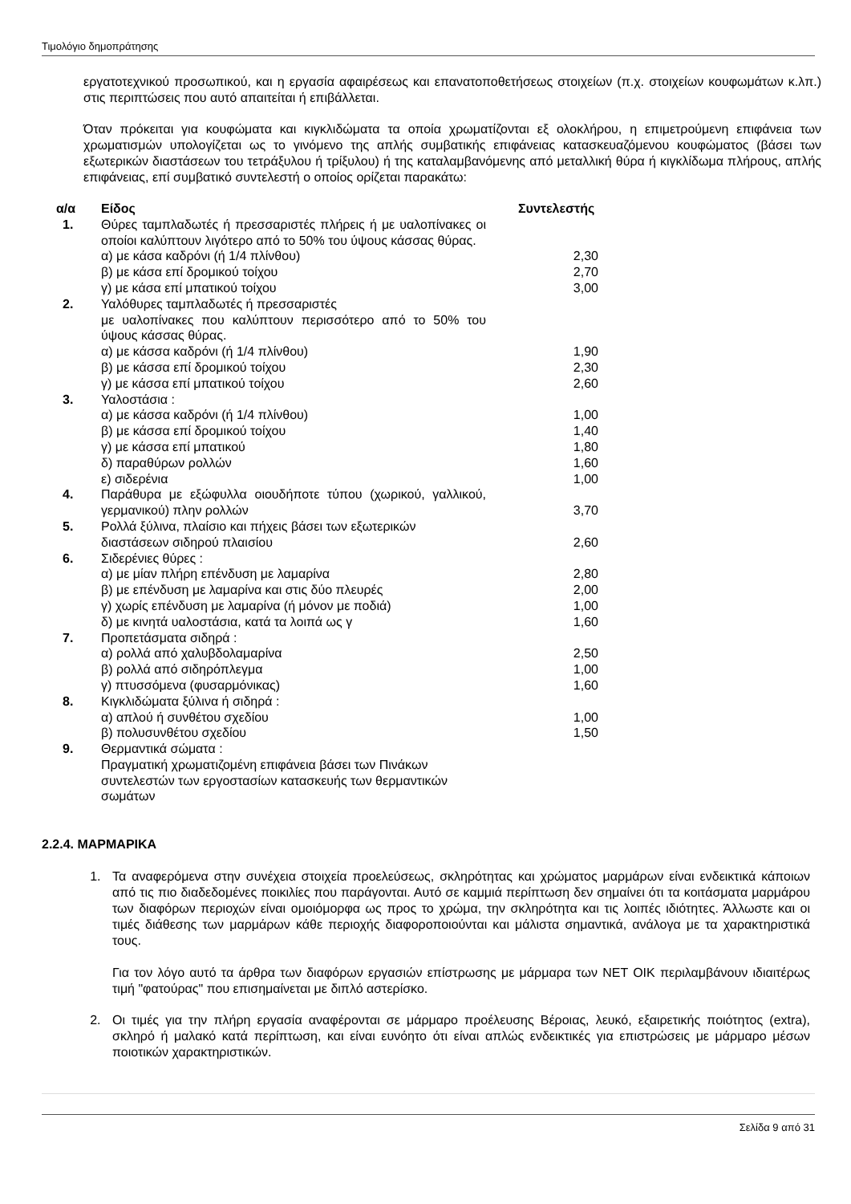Τιμολόγιο δημοπράτησης
εργατοτεχνικού προσωπικού, και η εργασία αφαιρέσεως και επανατοποθετήσεως στοιχείων (π.χ. στοιχείων κουφωμάτων κ.λπ.) στις περιπτώσεις που αυτό απαιτείται ή επιβάλλεται.
Όταν πρόκειται για κουφώματα και κιγκλιδώματα τα οποία χρωματίζονται εξ ολοκλήρου, η επιμετρούμενη επιφάνεια των χρωματισμών υπολογίζεται ως το γινόμενο της απλής συμβατικής επιφάνειας κατασκευαζόμενου κουφώματος (βάσει των εξωτερικών διαστάσεων του τετράξυλου ή τρίξυλου) ή της καταλαμβανόμενης από μεταλλική θύρα ή κιγκλίδωμα πλήρους, απλής επιφάνειας, επί συμβατικό συντελεστή ο οποίος ορίζεται παρακάτω:
| α/α | Είδος | Συντελεστής |
| --- | --- | --- |
| 1. | Θύρες ταμπλαδωτές ή πρεσσαριστές πλήρεις ή με υαλοπίνακες οι οποίοι καλύπτουν λιγότερο από το 50% του ύψους κάσσας θύρας. | |
| | α) με κάσα καδρόνι (ή 1/4 πλίνθου) | 2,30 |
| | β) με κάσα επί δρομικού τοίχου | 2,70 |
| | γ) με κάσα επί μπατικού τοίχου | 3,00 |
| 2. | Υαλόθυρες ταμπλαδωτές ή πρεσσαριστές με υαλοπίνακες που καλύπτουν περισσότερο από το 50% του ύψους κάσσας θύρας. | |
| | α) με κάσσα καδρόνι (ή 1/4 πλίνθου) | 1,90 |
| | β) με κάσσα επί δρομικού τοίχου | 2,30 |
| | γ) με κάσσα επί μπατικού τοίχου | 2,60 |
| 3. | Υαλοστάσια : | |
| | α) με κάσσα καδρόνι (ή 1/4 πλίνθου) | 1,00 |
| | β) με κάσσα επί δρομικού τοίχου | 1,40 |
| | γ) με κάσσα επί μπατικού | 1,80 |
| | δ) παραθύρων ρολλών | 1,60 |
| | ε) σιδερένια | 1,00 |
| 4. | Παράθυρα με εξώφυλλα οιουδήποτε τύπου (χωρικού, γαλλικού, γερμανικού) πλην ρολλών | 3,70 |
| 5. | Ρολλά ξύλινα, πλαίσιο και πήχεις βάσει των εξωτερικών διαστάσεων σιδηρού πλαισίου | 2,60 |
| 6. | Σιδερένιες θύρες : | |
| | α) με μίαν πλήρη επένδυση με λαμαρίνα | 2,80 |
| | β) με επένδυση με λαμαρίνα και στις δύο πλευρές | 2,00 |
| | γ) χωρίς επένδυση με λαμαρίνα (ή μόνον με ποδιά) | 1,00 |
| | δ) με κινητά υαλοστάσια, κατά τα λοιπά ως γ | 1,60 |
| 7. | Προπετάσματα σιδηρά : | |
| | α) ρολλά από χαλυβδολαμαρίνα | 2,50 |
| | β) ρολλά από σιδηρόπλεγμα | 1,00 |
| | γ) πτυσσόμενα (φυσαρμόνικας) | 1,60 |
| 8. | Κιγκλιδώματα ξύλινα ή σιδηρά : | |
| | α) απλού ή συνθέτου σχεδίου | 1,00 |
| | β) πολυσυνθέτου σχεδίου | 1,50 |
| 9. | Θερμαντικά σώματα : Πραγματική χρωματιζομένη επιφάνεια βάσει των Πινάκων συντελεστών των εργοστασίων κατασκευής των θερμαντικών σωμάτων | |
2.2.4. ΜΑΡΜΑΡΙΚΑ
1. Τα αναφερόμενα στην συνέχεια στοιχεία προελεύσεως, σκληρότητας και χρώματος μαρμάρων είναι ενδεικτικά κάποιων από τις πιο διαδεδομένες ποικιλίες που παράγονται. Αυτό σε καμμιά περίπτωση δεν σημαίνει ότι τα κοιτάσματα μαρμάρου των διαφόρων περιοχών είναι ομοιόμορφα ως προς το χρώμα, την σκληρότητα και τις λοιπές ιδιότητες. Άλλωστε και οι τιμές διάθεσης των μαρμάρων κάθε περιοχής διαφοροποιούνται και μάλιστα σημαντικά, ανάλογα με τα χαρακτηριστικά τους.
Για τον λόγο αυτό τα άρθρα των διαφόρων εργασιών επίστρωσης με μάρμαρα των ΝΕΤ ΟΙΚ περιλαμβάνουν ιδιαιτέρως τιμή "φατούρας" που επισημαίνεται με διπλό αστερίσκο.
2. Οι τιμές για την πλήρη εργασία αναφέρονται σε μάρμαρο προέλευσης Βέροιας, λευκό, εξαιρετικής ποιότητος (extra), σκληρό ή μαλακό κατά περίπτωση, και είναι ευνόητο ότι είναι απλώς ενδεικτικές για επιστρώσεις με μάρμαρο μέσων ποιοτικών χαρακτηριστικών.
Σελίδα 9 από 31